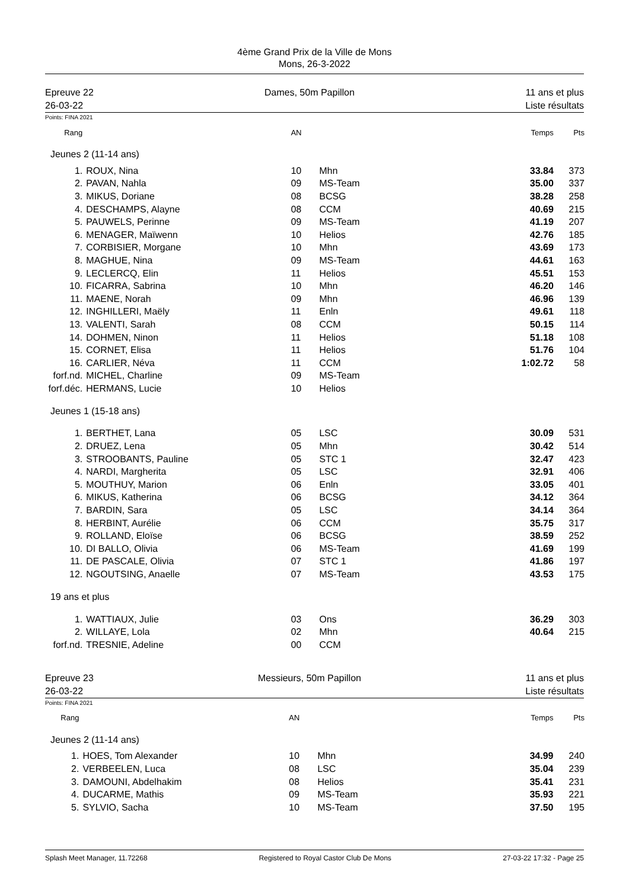4ème Grand Prix de la Ville de Mons
Mons, 26-3-2022
Epreuve 22
26-03-22
Dames, 50m Papillon 11 ans et plus
Liste résultats
Points: FINA 2021
| Rang | | AN | | Temps | Pts |
| --- | --- | --- | --- | --- | --- |
| Jeunes 2 (11-14 ans) | | | | | |
| 1. | ROUX, Nina | 10 | Mhn | 33.84 | 373 |
| 2. | PAVAN, Nahla | 09 | MS-Team | 35.00 | 337 |
| 3. | MIKUS, Doriane | 08 | BCSG | 38.28 | 258 |
| 4. | DESCHAMPS, Alayne | 08 | CCM | 40.69 | 215 |
| 5. | PAUWELS, Perinne | 09 | MS-Team | 41.19 | 207 |
| 6. | MENAGER, Maïwenn | 10 | Helios | 42.76 | 185 |
| 7. | CORBISIER, Morgane | 10 | Mhn | 43.69 | 173 |
| 8. | MAGHUE, Nina | 09 | MS-Team | 44.61 | 163 |
| 9. | LECLERCQ, Elin | 11 | Helios | 45.51 | 153 |
| 10. | FICARRA, Sabrina | 10 | Mhn | 46.20 | 146 |
| 11. | MAENE, Norah | 09 | Mhn | 46.96 | 139 |
| 12. | INGHILLERI, Maëly | 11 | Enln | 49.61 | 118 |
| 13. | VALENTI, Sarah | 08 | CCM | 50.15 | 114 |
| 14. | DOHMEN, Ninon | 11 | Helios | 51.18 | 108 |
| 15. | CORNET, Elisa | 11 | Helios | 51.76 | 104 |
| 16. | CARLIER, Néva | 11 | CCM | 1:02.72 | 58 |
| forf.nd. | MICHEL, Charline | 09 | MS-Team | | |
| forf.déc. | HERMANS, Lucie | 10 | Helios | | |
| Jeunes 1 (15-18 ans) | | | | | |
| 1. | BERTHET, Lana | 05 | LSC | 30.09 | 531 |
| 2. | DRUEZ, Lena | 05 | Mhn | 30.42 | 514 |
| 3. | STROOBANTS, Pauline | 05 | STC 1 | 32.47 | 423 |
| 4. | NARDI, Margherita | 05 | LSC | 32.91 | 406 |
| 5. | MOUTHUY, Marion | 06 | Enln | 33.05 | 401 |
| 6. | MIKUS, Katherina | 06 | BCSG | 34.12 | 364 |
| 7. | BARDIN, Sara | 05 | LSC | 34.14 | 364 |
| 8. | HERBINT, Aurélie | 06 | CCM | 35.75 | 317 |
| 9. | ROLLAND, Eloïse | 06 | BCSG | 38.59 | 252 |
| 10. | DI BALLO, Olivia | 06 | MS-Team | 41.69 | 199 |
| 11. | DE PASCALE, Olivia | 07 | STC 1 | 41.86 | 197 |
| 12. | NGOUTSING, Anaelle | 07 | MS-Team | 43.53 | 175 |
| 19 ans et plus | | | | | |
| 1. | WATTIAUX, Julie | 03 | Ons | 36.29 | 303 |
| 2. | WILLAYE, Lola | 02 | Mhn | 40.64 | 215 |
| forf.nd. | TRESNIE, Adeline | 00 | CCM | | |
Epreuve 23
26-03-22
Messieurs, 50m Papillon 11 ans et plus
Liste résultats
Points: FINA 2021
| Rang | | AN | | Temps | Pts |
| --- | --- | --- | --- | --- | --- |
| Jeunes 2 (11-14 ans) | | | | | |
| 1. | HOES, Tom Alexander | 10 | Mhn | 34.99 | 240 |
| 2. | VERBEELEN, Luca | 08 | LSC | 35.04 | 239 |
| 3. | DAMOUNI, Abdelhakim | 08 | Helios | 35.41 | 231 |
| 4. | DUCARME, Mathis | 09 | MS-Team | 35.93 | 221 |
| 5. | SYLVIO, Sacha | 10 | MS-Team | 37.50 | 195 |
Splash Meet Manager, 11.72268 Registered to Royal Castor Club De Mons 27-03-22 17:32 - Page 25